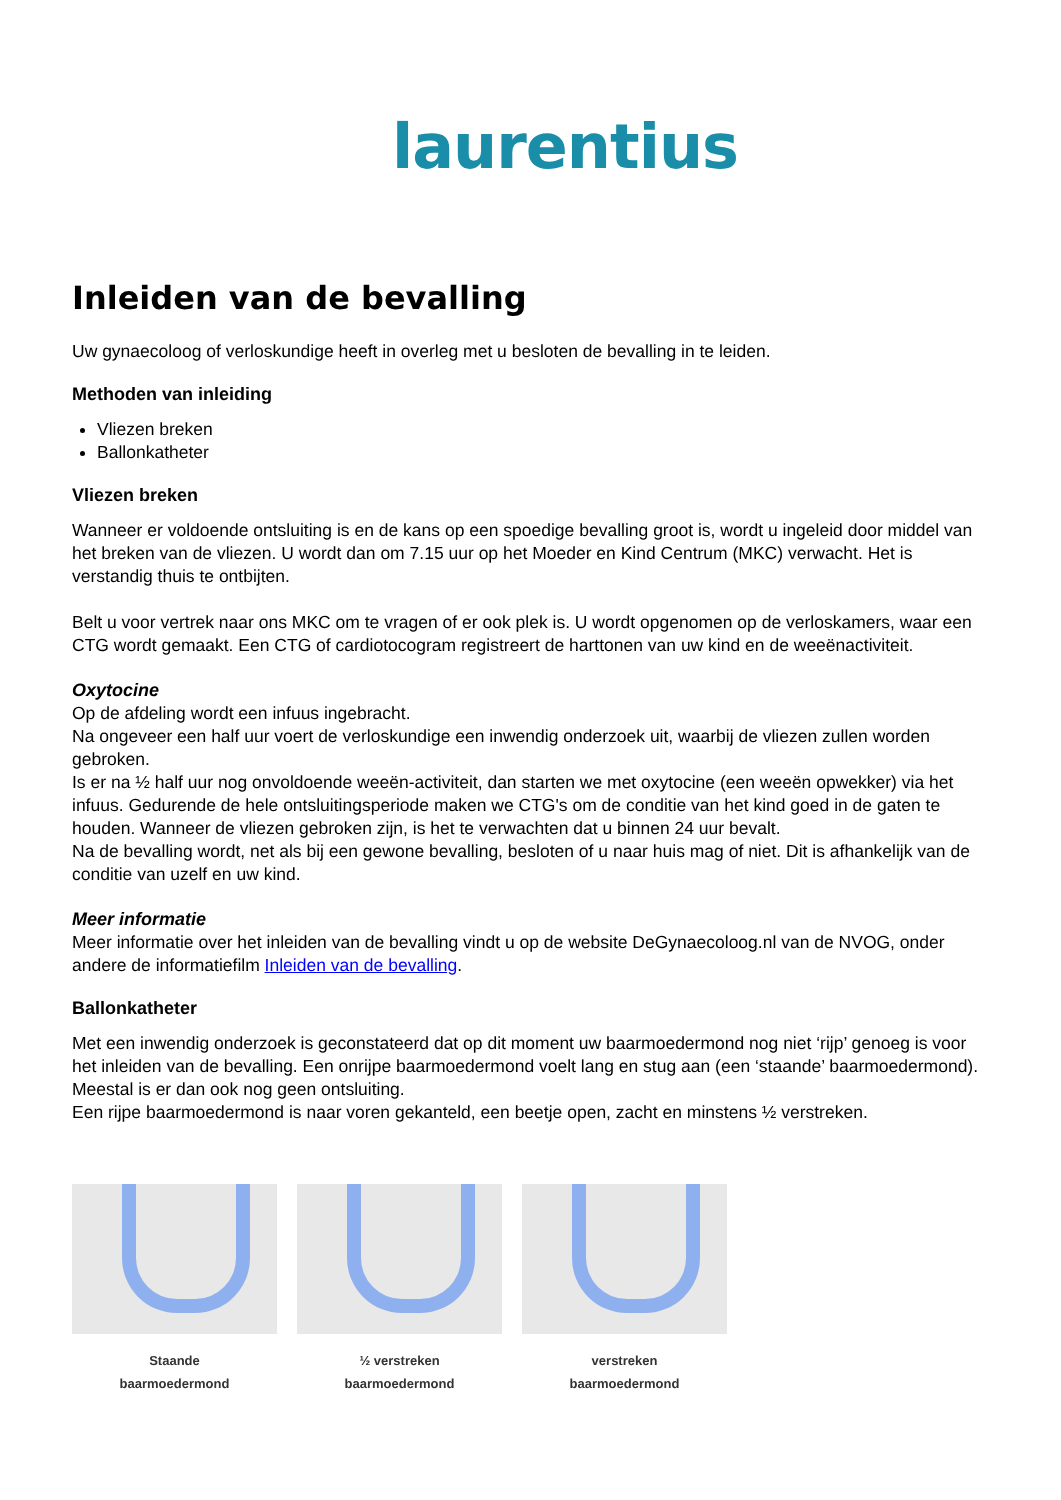laurentius
Inleiden van de bevalling
Uw gynaecoloog of verloskundige heeft in overleg met u besloten de bevalling in te leiden.
Methoden van inleiding
Vliezen breken
Ballonkatheter
Vliezen breken
Wanneer er voldoende ontsluiting is en de kans op een spoedige bevalling groot is, wordt u ingeleid door middel van het breken van de vliezen. U wordt dan om 7.15 uur op het Moeder en Kind Centrum (MKC) verwacht. Het is verstandig thuis te ontbijten.
Belt u voor vertrek naar ons MKC om te vragen of er ook plek is. U wordt opgenomen op de verloskamers, waar een CTG wordt gemaakt. Een CTG of cardiotocogram registreert de harttonen van uw kind en de weeënactiviteit.
Oxytocine
Op de afdeling wordt een infuus ingebracht.
Na ongeveer een half uur voert de verloskundige een inwendig onderzoek uit, waarbij de vliezen zullen worden gebroken.
Is er na ½ half uur nog onvoldoende weeën-activiteit, dan starten we met oxytocine (een weeën opwekker) via het infuus. Gedurende de hele ontsluitingsperiode maken we CTG's om de conditie van het kind goed in de gaten te houden. Wanneer de vliezen gebroken zijn, is het te verwachten dat u binnen 24 uur bevalt.
Na de bevalling wordt, net als bij een gewone bevalling, besloten of u naar huis mag of niet. Dit is afhankelijk van de conditie van uzelf en uw kind.
Meer informatie
Meer informatie over het inleiden van de bevalling vindt u op de website DeGynaecoloog.nl van de NVOG, onder andere de informatiefilm Inleiden van de bevalling.
Ballonkatheter
Met een inwendig onderzoek is geconstateerd dat op dit moment uw baarmoedermond nog niet ‘rijp’ genoeg is voor het inleiden van de bevalling. Een onrijpe baarmoedermond voelt lang en stug aan (een ‘staande’ baarmoedermond). Meestal is er dan ook nog geen ontsluiting.
Een rijpe baarmoedermond is naar voren gekanteld, een beetje open, zacht en minstens ½ verstreken.
Staande
baarmoedermond
½ verstreken
baarmoedermond
verstreken
baarmoedermond